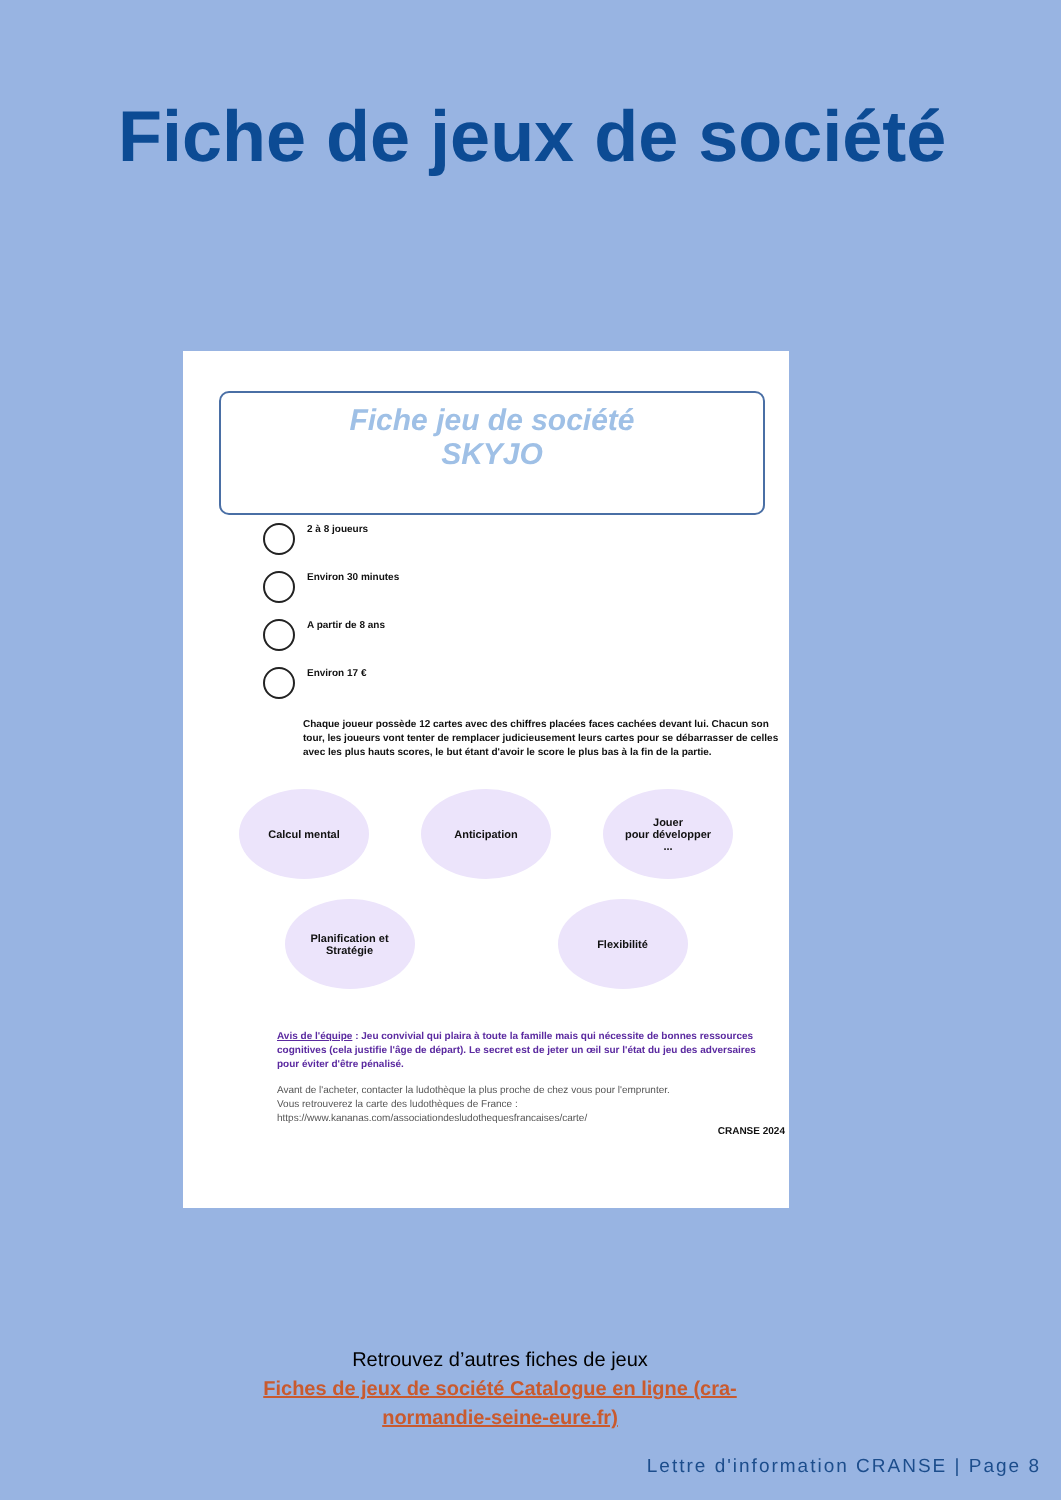Fiche de jeux de société
Fiche jeu de société
SKYJO
2 à 8 joueurs
Environ 30 minutes
A partir de 8 ans
Environ 17 €
Chaque joueur possède 12 cartes avec des chiffres placées faces cachées devant lui. Chacun son tour, les joueurs vont tenter de remplacer judicieusement leurs cartes pour se débarrasser de celles avec les plus hauts scores, le but étant d'avoir le score le plus bas à la fin de la partie.
Calcul mental
Anticipation
Jouer
pour développer
...
Planification et
Stratégie
Flexibilité
Avis de l'équipe : Jeu convivial qui plaira à toute la famille mais qui nécessite de bonnes ressources cognitives (cela justifie l'âge de départ). Le secret est de jeter un œil sur l'état du jeu des adversaires pour éviter d'être pénalisé.
Avant de l'acheter, contacter la ludothèque la plus proche de chez vous pour l'emprunter.
Vous retrouverez la carte des ludothèques de France :
https://www.kananas.com/associationdesludothequesfrancaises/carte/
CRANSE 2024
Retrouvez d’autres fiches de jeux
Fiches de jeux de société Catalogue en ligne (cra-
normandie-seine-eure.fr)
Lettre d'information CRANSE | Page 8